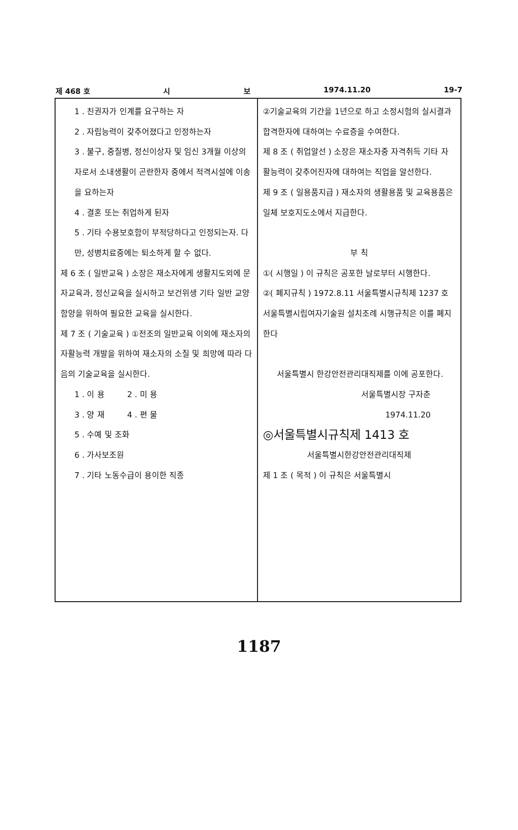제 468 호 시 보 1974.11.20 19-7
1 . 친권자가 인계를 요구하는 자
2 . 자립능력이 갖추어졌다고 인정하는자
3 . 불구, 중질병, 정신이상자 및 임신 3개월 이상의자로서 소내생활이 곤란한자 중에서 적격시설에 이송을 요하는자
4 . 결혼 또는 취업하게 된자
5 . 기타 수용보호함이 부적당하다고 인정되는자. 다만, 성병치료중에는 퇴소하게 할 수 없다.
제 6 조 ( 일반교육 ) 소장은 재소자에게 생활지도외에 문자교육과, 정신교육을 실시하고 보건위생 기타 일반 교양함양을 위하여 필요한 교육을 실시한다.
제 7 조 ( 기술교육 ) ①전조의 일반교육 이외에 재소자의 자활능력 개발을 위하여 재소자의 소질 및 희망에 따라 다음의 기술교육을 실시한다.
1 . 이 용 2 . 미 용
3 . 양 재 4 . 편 물
5 . 수예 및 조화
6 . 가사보조원
7 . 기타 노동수급이 용이한 직종
②기술교육의 기간을 1년으로 하고 소정시험의 실시결과 합격한자에 대하여는 수료증을 수여한다.
제 8 조 ( 취업알선 ) 소장은 재소자중 자격취득 기타 자활능력이 갖추어진자에 대하여는 직업을 알선한다.
제 9 조 ( 일용품지급 ) 재소자의 생활용품 및 교육용품은 일체 보호지도소에서 지급한다.
부 칙
①( 시행일 ) 이 규칙은 공포한 날로부터 시행한다.
②( 폐지규칙 ) 1972.8.11 서울특별시규칙제 1237 호 서울특별시립여자기술원 설치조례 시행규칙은 이를 폐지한다
서울특별시 한강안전관리대직제를 이에 공포한다.
서울특별시장 구자춘
1974.11.20
◎서울특별시규칙제 1413 호
서울특별시한강안전관리대직제
제 1 조 ( 목적 ) 이 규칙은 서울특별시
1187